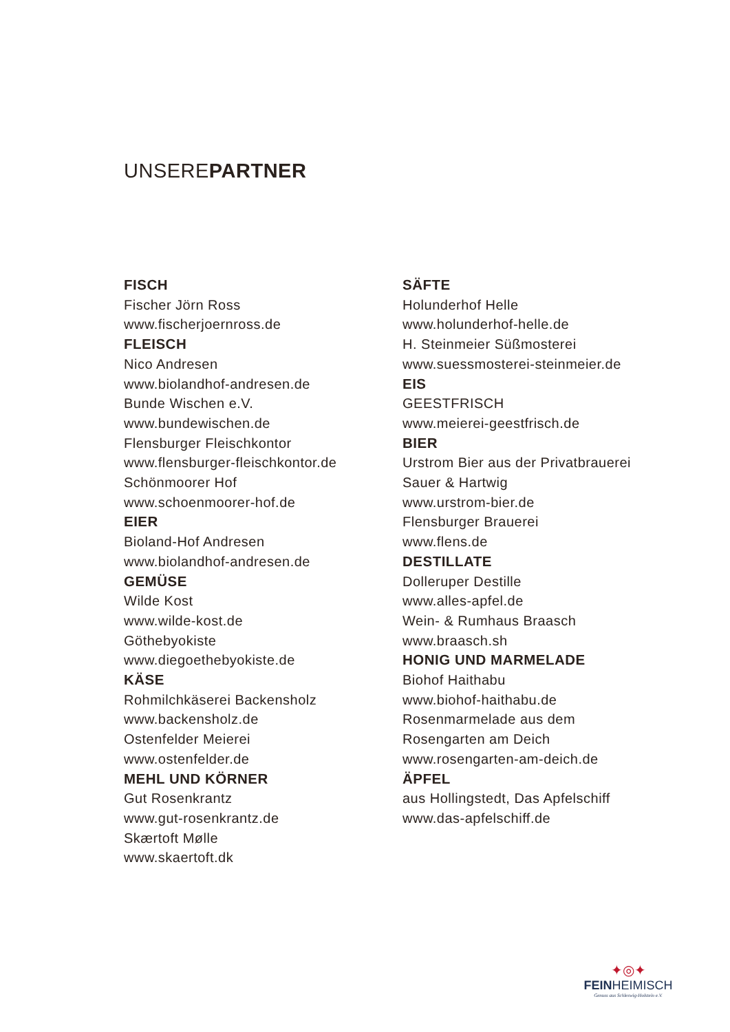UNSEREPARTNER
FISCH
Fischer Jörn Ross
www.fischerjoernross.de
FLEISCH
Nico Andresen
www.biolandhof-andresen.de
Bunde Wischen e.V.
www.bundewischen.de
Flensburger Fleischkontor
www.flensburger-fleischkontor.de
Schönmoorer Hof
www.schoenmoorer-hof.de
EIER
Bioland-Hof Andresen
www.biolandhof-andresen.de
GEMÜSE
Wilde Kost
www.wilde-kost.de
Göthebyokiste
www.diegoethebyokiste.de
KÄSE
Rohmilchkäserei Backensholz
www.backensholz.de
Ostenfelder Meierei
www.ostenfelder.de
MEHL UND KÖRNER
Gut Rosenkrantz
www.gut-rosenkrantz.de
Skærtoft Mølle
www.skaertoft.dk
SÄFTE
Holunderhof Helle
www.holunderhof-helle.de
H. Steinmeier Süßmosterei
www.suessmosterei-steinmeier.de
EIS
GEESTFRISCH
www.meierei-geestfrisch.de
BIER
Urstrom Bier aus der Privatbrauerei
Sauer & Hartwig
www.urstrom-bier.de
Flensburger Brauerei
www.flens.de
DESTILLATE
Dolleruper Destille
www.alles-apfel.de
Wein- & Rumhaus Braasch
www.braasch.sh
HONIG UND MARMELADE
Biohof Haithabu
www.biohof-haithabu.de
Rosenmarmelade aus dem
Rosengarten am Deich
www.rosengarten-am-deich.de
ÄPFEL
aus Hollingstedt, Das Apfelschiff
www.das-apfelschiff.de
✦◎✦
FEINHEIMISCH
Genuss aus Schleswig-Holstein e.V.